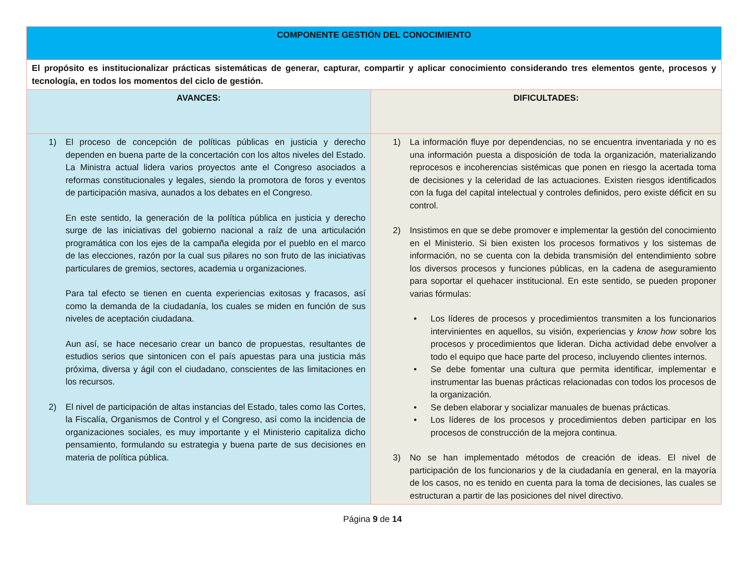| COMPONENTE GESTIÓN DEL CONOCIMIENTO | |
| El propósito es institucionalizar prácticas sistemáticas de generar, capturar, compartir y aplicar conocimiento considerando tres elementos gente, procesos y tecnología, en todos los momentos del ciclo de gestión. | |
| AVANCES: | DIFICULTADES: |
| 1) El proceso de concepción de políticas públicas en justicia y derecho dependen en buena parte de la concertación con los altos niveles del Estado. La Ministra actual lidera varios proyectos ante el Congreso asociados a reformas constitucionales y legales, siendo la promotora de foros y eventos de participación masiva, aunados a los debates en el Congreso. En este sentido, la generación de la política pública en justicia y derecho surge de las iniciativas del gobierno nacional a raíz de una articulación programática con los ejes de la campaña elegida por el pueblo en el marco de las elecciones, razón por la cual sus pilares no son fruto de las iniciativas particulares de gremios, sectores, academia u organizaciones. Para tal efecto se tienen en cuenta experiencias exitosas y fracasos, así como la demanda de la ciudadanía, los cuales se miden en función de sus niveles de aceptación ciudadana. Aun así, se hace necesario crear un banco de propuestas, resultantes de estudios serios que sintonicen con el país apuestas para una justicia más próxima, diversa y ágil con el ciudadano, conscientes de las limitaciones en los recursos. 2) El nivel de participación de altas instancias del Estado, tales como las Cortes, la Fiscalía, Organismos de Control y el Congreso, así como la incidencia de organizaciones sociales, es muy importante y el Ministerio capitaliza dicho pensamiento, formulando su estrategia y buena parte de sus decisiones en materia de política pública. | 1) La información fluye por dependencias, no se encuentra inventariada y no es una información puesta a disposición de toda la organización, materializando reprocesos e incoherencias sistémicas que ponen en riesgo la acertada toma de decisiones y la celeridad de las actuaciones. Existen riesgos identificados con la fuga del capital intelectual y controles definidos, pero existe déficit en su control. 2) Insistimos en que se debe promover e implementar la gestión del conocimiento en el Ministerio. Si bien existen los procesos formativos y los sistemas de información, no se cuenta con la debida transmisión del entendimiento sobre los diversos procesos y funciones públicas, en la cadena de aseguramiento para soportar el quehacer institucional. En este sentido, se pueden proponer varias fórmulas: • Los líderes de procesos y procedimientos transmiten a los funcionarios intervinientes en aquellos, su visión, experiencias y know how sobre los procesos y procedimientos que lideran. Dicha actividad debe envolver a todo el equipo que hace parte del proceso, incluyendo clientes internos. • Se debe fomentar una cultura que permita identificar, implementar e instrumentar las buenas prácticas relacionadas con todos los procesos de la organización. • Se deben elaborar y socializar manuales de buenas prácticas. • Los líderes de los procesos y procedimientos deben participar en los procesos de construcción de la mejora continua. 3) No se han implementado métodos de creación de ideas. El nivel de participación de los funcionarios y de la ciudadanía en general, en la mayoría de los casos, no es tenido en cuenta para la toma de decisiones, las cuales se estructuran a partir de las posiciones del nivel directivo. |
Página 9 de 14